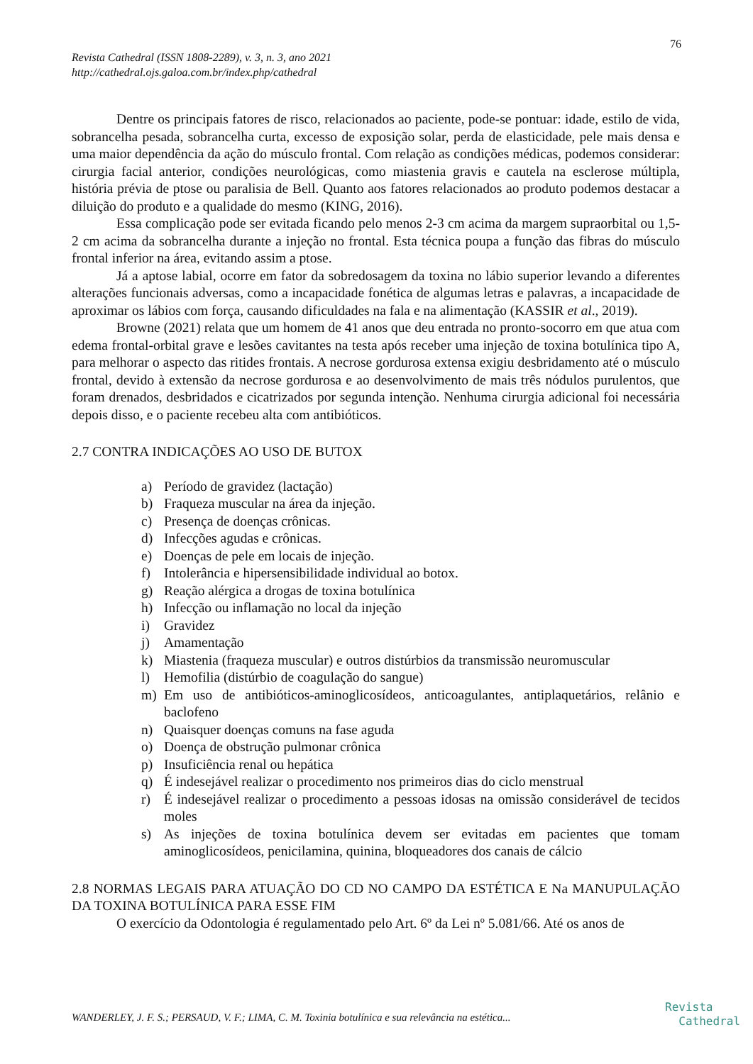76
Revista Cathedral (ISSN 1808-2289), v. 3, n. 3, ano 2021
http://cathedral.ojs.galoa.com.br/index.php/cathedral
Dentre os principais fatores de risco, relacionados ao paciente, pode-se pontuar: idade, estilo de vida, sobrancelha pesada, sobrancelha curta, excesso de exposição solar, perda de elasticidade, pele mais densa e uma maior dependência da ação do músculo frontal. Com relação as condições médicas, podemos considerar: cirurgia facial anterior, condições neurológicas, como miastenia gravis e cautela na esclerose múltipla, história prévia de ptose ou paralisia de Bell. Quanto aos fatores relacionados ao produto podemos destacar a diluição do produto e a qualidade do mesmo (KING, 2016).
Essa complicação pode ser evitada ficando pelo menos 2-3 cm acima da margem supraorbital ou 1,5-2 cm acima da sobrancelha durante a injeção no frontal. Esta técnica poupa a função das fibras do músculo frontal inferior na área, evitando assim a ptose.
Já a aptose labial, ocorre em fator da sobredosagem da toxina no lábio superior levando a diferentes alterações funcionais adversas, como a incapacidade fonética de algumas letras e palavras, a incapacidade de aproximar os lábios com força, causando dificuldades na fala e na alimentação (KASSIR et al., 2019).
Browne (2021) relata que um homem de 41 anos que deu entrada no pronto-socorro em que atua com edema frontal-orbital grave e lesões cavitantes na testa após receber uma injeção de toxina botulínica tipo A, para melhorar o aspecto das ritides frontais. A necrose gordurosa extensa exigiu desbridamento até o músculo frontal, devido à extensão da necrose gordurosa e ao desenvolvimento de mais três nódulos purulentos, que foram drenados, desbridados e cicatrizados por segunda intenção. Nenhuma cirurgia adicional foi necessária depois disso, e o paciente recebeu alta com antibióticos.
2.7 CONTRA INDICAÇÕES AO USO DE BUTOX
a) Período de gravidez (lactação)
b) Fraqueza muscular na área da injeção.
c) Presença de doenças crônicas.
d) Infecções agudas e crônicas.
e) Doenças de pele em locais de injeção.
f) Intolerância e hipersensibilidade individual ao botox.
g) Reação alérgica a drogas de toxina botulínica
h) Infecção ou inflamação no local da injeção
i) Gravidez
j) Amamentação
k) Miastenia (fraqueza muscular) e outros distúrbios da transmissão neuromuscular
l) Hemofilia (distúrbio de coagulação do sangue)
m) Em uso de antibióticos-aminoglicosídeos, anticoagulantes, antiplaquetários, relânio e baclofeno
n) Quaisquer doenças comuns na fase aguda
o) Doença de obstrução pulmonar crônica
p) Insuficiência renal ou hepática
q) É indesejável realizar o procedimento nos primeiros dias do ciclo menstrual
r) É indesejável realizar o procedimento a pessoas idosas na omissão considerável de tecidos moles
s) As injeções de toxina botulínica devem ser evitadas em pacientes que tomam aminoglicosídeos, penicilamina, quinina, bloqueadores dos canais de cálcio
2.8 NORMAS LEGAIS PARA ATUAÇÃO DO CD NO CAMPO DA ESTÉTICA E Na MANUPULAÇÃO DA TOXINA BOTULÍNICA PARA ESSE FIM
O exercício da Odontologia é regulamentado pelo Art. 6º da Lei nº 5.081/66. Até os anos de
WANDERLEY, J. F. S.; PERSAUD, V. F.; LIMA, C. M. Toxinia botulínica e sua relevância na estética...
Revista
Cathedral